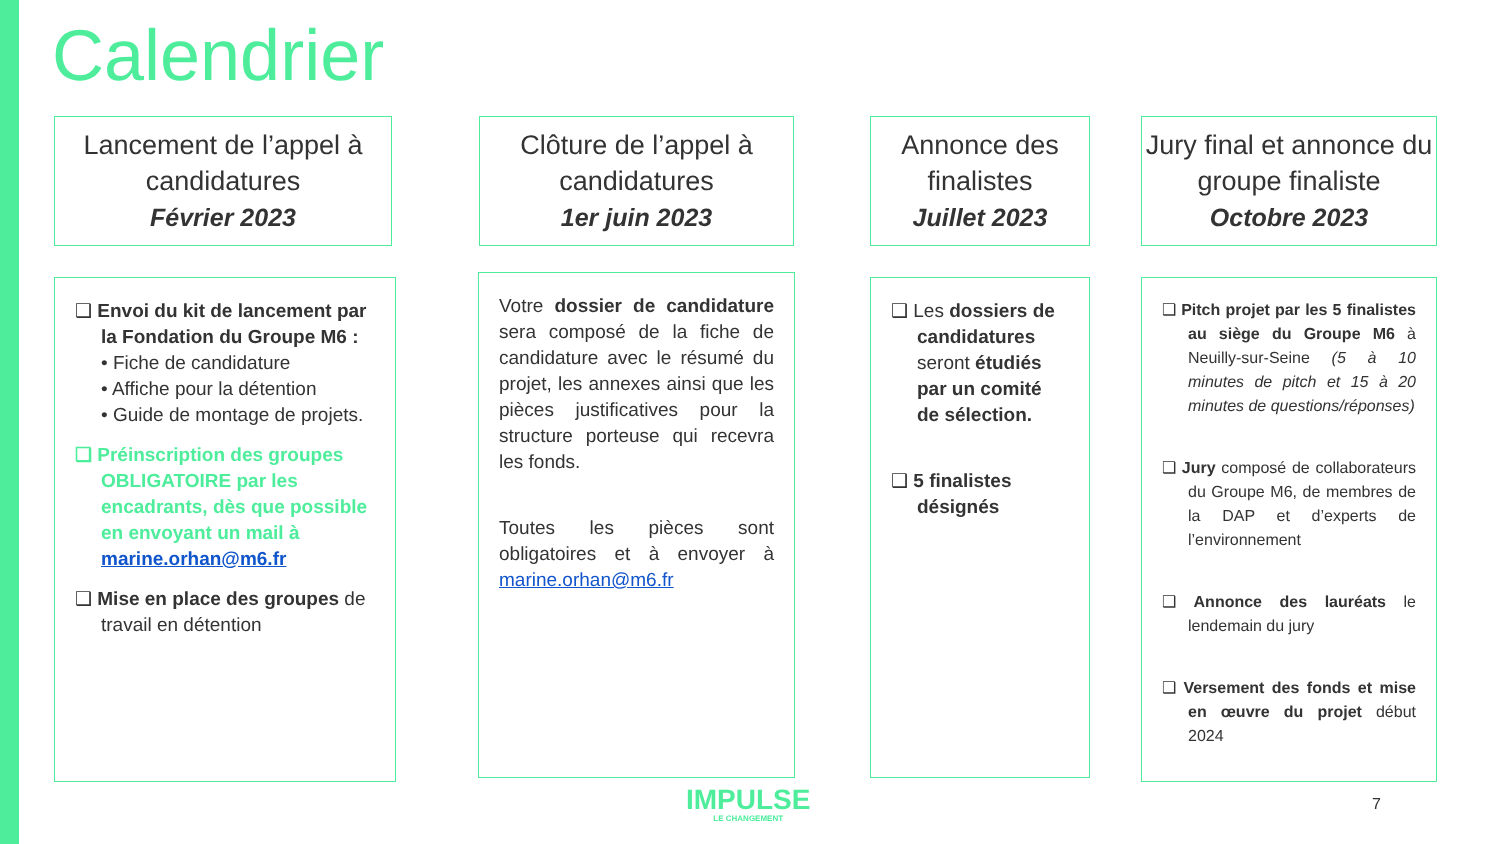Calendrier
Lancement de l’appel à candidatures
Février 2023
Clôture de l’appel à candidatures
1er juin 2023
Annonce des finalistes
Juillet 2023
Jury final et annonce du groupe finaliste
Octobre 2023
❑ Envoi du kit de lancement par la Fondation du Groupe M6 :
• Fiche de candidature
• Affiche pour la détention
• Guide de montage de projets.
❑ Préinscription des groupes OBLIGATOIRE par les encadrants, dès que possible en envoyant un mail à marine.orhan@m6.fr
❑ Mise en place des groupes de travail en détention
Votre dossier de candidature sera composé de la fiche de candidature avec le résumé du projet, les annexes ainsi que les pièces justificatives pour la structure porteuse qui recevra les fonds.
Toutes les pièces sont obligatoires et à envoyer à marine.orhan@m6.fr
❑ Les dossiers de candidatures seront étudiés par un comité de sélection.
❑ 5 finalistes désignés
❑ Pitch projet par les 5 finalistes au siège du Groupe M6 à Neuilly-sur-Seine (5 à 10 minutes de pitch et 15 à 20 minutes de questions/réponses)
❑ Jury composé de collaborateurs du Groupe M6, de membres de la DAP et d’experts de l’environnement
❑ Annonce des lauréats le lendemain du jury
❑ Versement des fonds et mise en œuvre du projet début 2024
IMPULSE
LE CHANGEMENT
7